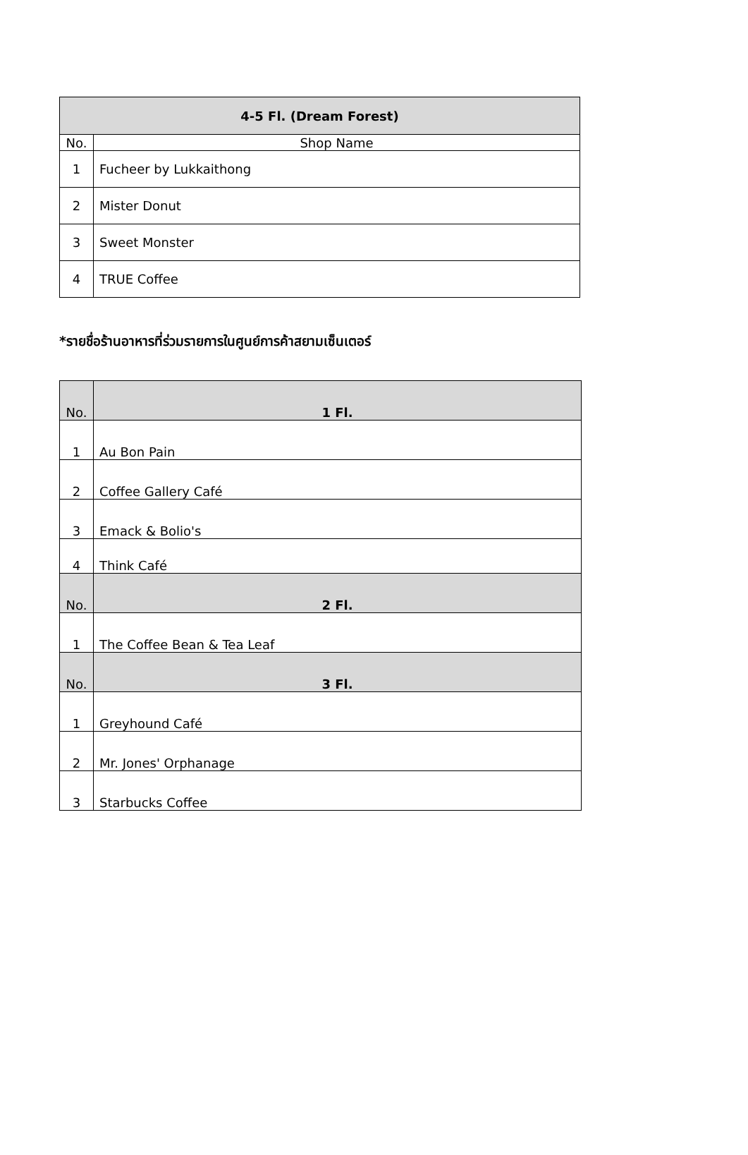| 4-5 Fl. (Dream Forest) | |
| No. | Shop Name |
| 1 | Fucheer by Lukkaithong |
| 2 | Mister Donut |
| 3 | Sweet Monster |
| 4 | TRUE Coffee |
*รายชื่อร้านอาหารที่ร่วมรายการในศูนย์การค้าสยามเซ็นเตอร์
| No. | 1 Fl. |
| 1 | Au Bon Pain |
| 2 | Coffee Gallery Café |
| 3 | Emack & Bolio's |
| 4 | Think Café |
| No. | 2 Fl. |
| 1 | The Coffee Bean & Tea Leaf |
| No. | 3 Fl. |
| 1 | Greyhound Café |
| 2 | Mr. Jones' Orphanage |
| 3 | Starbucks Coffee |